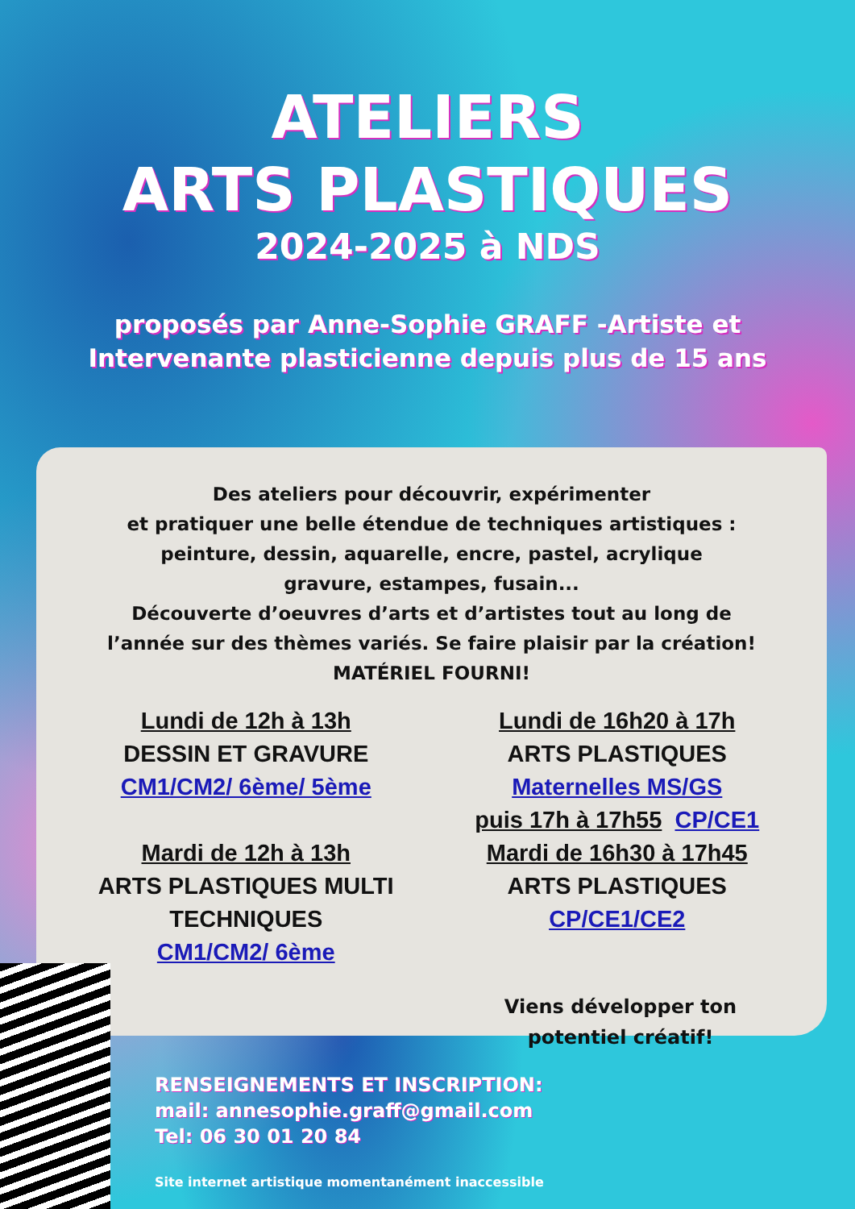ATELIERS
ARTS PLASTIQUES
2024-2025 à NDS
proposés par Anne-Sophie GRAFF -Artiste et
Intervenante plasticienne depuis plus de 15 ans
Des ateliers pour découvrir, expérimenter
et pratiquer une belle étendue de techniques artistiques :
peinture, dessin, aquarelle, encre, pastel, acrylique
gravure, estampes, fusain...
Découverte d’oeuvres d’arts et d’artistes tout au long de
l’année sur des thèmes variés. Se faire plaisir par la création!
MATÉRIEL FOURNI!
Lundi de 12h à 13h
DESSIN ET GRAVURE
CM1/CM2/ 6ème/ 5ème
Mardi de 12h à 13h
ARTS PLASTIQUES MULTI
TECHNIQUES
CM1/CM2/ 6ème
Lundi de 16h20 à 17h
ARTS PLASTIQUES
Maternelles MS/GS
puis 17h à 17h55 CP/CE1
Mardi de 16h30 à 17h45
ARTS PLASTIQUES
CP/CE1/CE2
Viens développer ton potentiel créatif!
RENSEIGNEMENTS ET INSCRIPTION:
mail: annesophie.graff@gmail.com
Tel: 06 30 01 20 84
Site internet artistique momentanément inaccessible